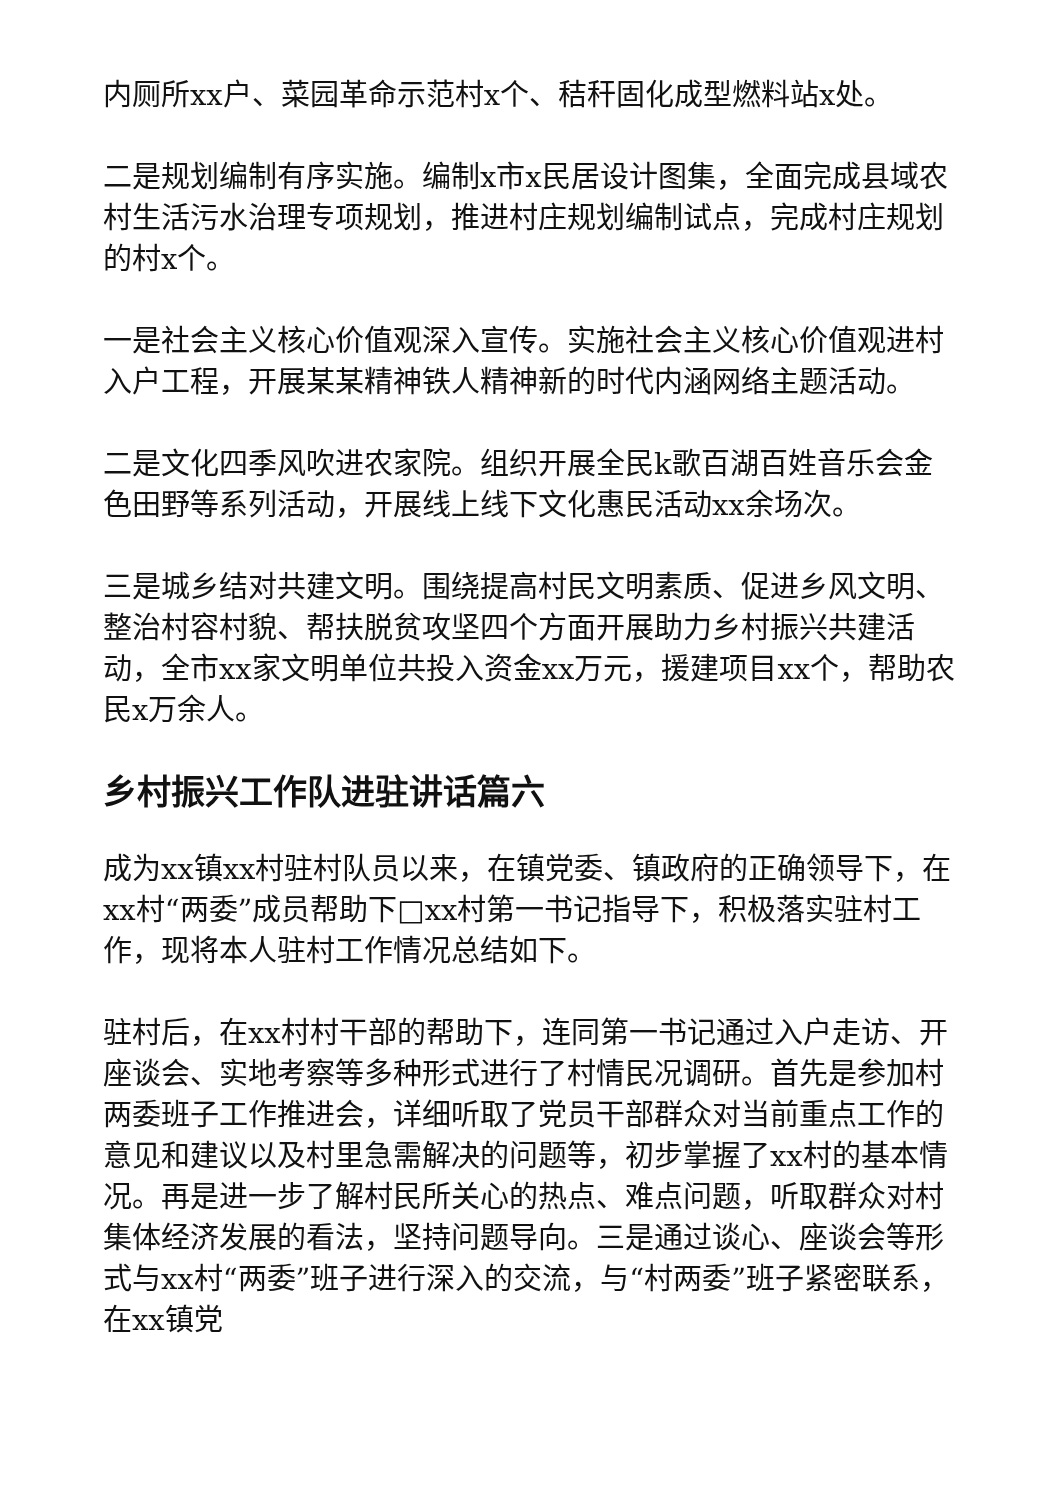内厕所xx户、菜园革命示范村x个、秸秆固化成型燃料站x处。
二是规划编制有序实施。编制x市x民居设计图集，全面完成县域农村生活污水治理专项规划，推进村庄规划编制试点，完成村庄规划的村x个。
一是社会主义核心价值观深入宣传。实施社会主义核心价值观进村入户工程，开展某某精神铁人精神新的时代内涵网络主题活动。
二是文化四季风吹进农家院。组织开展全民k歌百湖百姓音乐会金色田野等系列活动，开展线上线下文化惠民活动xx余场次。
三是城乡结对共建文明。围绕提高村民文明素质、促进乡风文明、整治村容村貌、帮扶脱贫攻坚四个方面开展助力乡村振兴共建活动，全市xx家文明单位共投入资金xx万元，援建项目xx个，帮助农民x万余人。
乡村振兴工作队进驻讲话篇六
成为xx镇xx村驻村队员以来，在镇党委、镇政府的正确领导下，在xx村“两委”成员帮助下□xx村第一书记指导下，积极落实驻村工作，现将本人驻村工作情况总结如下。
驻村后，在xx村村干部的帮助下，连同第一书记通过入户走访、开座谈会、实地考察等多种形式进行了村情民况调研。首先是参加村两委班子工作推进会，详细听取了党员干部群众对当前重点工作的意见和建议以及村里急需解决的问题等，初步掌握了xx村的基本情况。再是进一步了解村民所关心的热点、难点问题，听取群众对村集体经济发展的看法，坚持问题导向。三是通过谈心、座谈会等形式与xx村“两委”班子进行深入的交流，与“村两委”班子紧密联系，在xx镇党